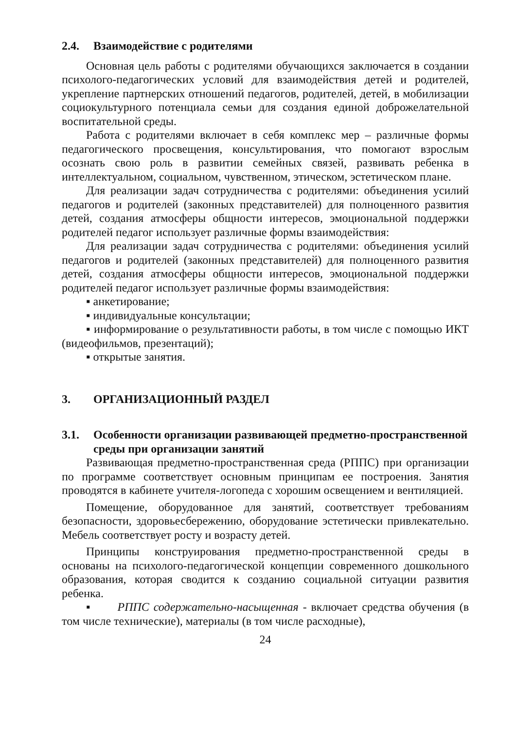2.4. Взаимодействие с родителями
Основная цель работы с родителями обучающихся заключается в создании психолого-педагогических условий для взаимодействия детей и родителей, укрепление партнерских отношений педагогов, родителей, детей, в мобилизации социокультурного потенциала семьи для создания единой доброжелательной воспитательной среды.
Работа с родителями включает в себя комплекс мер – различные формы педагогического просвещения, консультирования, что помогают взрослым осознать свою роль в развитии семейных связей, развивать ребенка в интеллектуальном, социальном, чувственном, этическом, эстетическом плане.
Для реализации задач сотрудничества с родителями: объединения усилий педагогов и родителей (законных представителей) для полноценного развития детей, создания атмосферы общности интересов, эмоциональной поддержки родителей педагог использует различные формы взаимодействия:
Для реализации задач сотрудничества с родителями: объединения усилий педагогов и родителей (законных представителей) для полноценного развития детей, создания атмосферы общности интересов, эмоциональной поддержки родителей педагог использует различные формы взаимодействия:
▪ анкетирование;
▪ индивидуальные консультации;
▪ информирование о результативности работы, в том числе с помощью ИКТ (видеофильмов, презентаций);
▪ открытые занятия.
3. ОРГАНИЗАЦИОННЫЙ РАЗДЕЛ
3.1. Особенности организации развивающей предметно-пространственной среды при организации занятий
Развивающая предметно-пространственная среда (РППС) при организации по программе соответствует основным принципам ее построения. Занятия проводятся в кабинете учителя-логопеда с хорошим освещением и вентиляцией.
Помещение, оборудованное для занятий, соответствует требованиям безопасности, здоровьесбережению, оборудование эстетически привлекательно. Мебель соответствует росту и возрасту детей.
Принципы конструирования предметно-пространственной среды в основаны на психолого-педагогической концепции современного дошкольного образования, которая сводится к созданию социальной ситуации развития ребенка.
▪ РППС содержательно-насыщенная - включает средства обучения (в том числе технические), материалы (в том числе расходные),
24